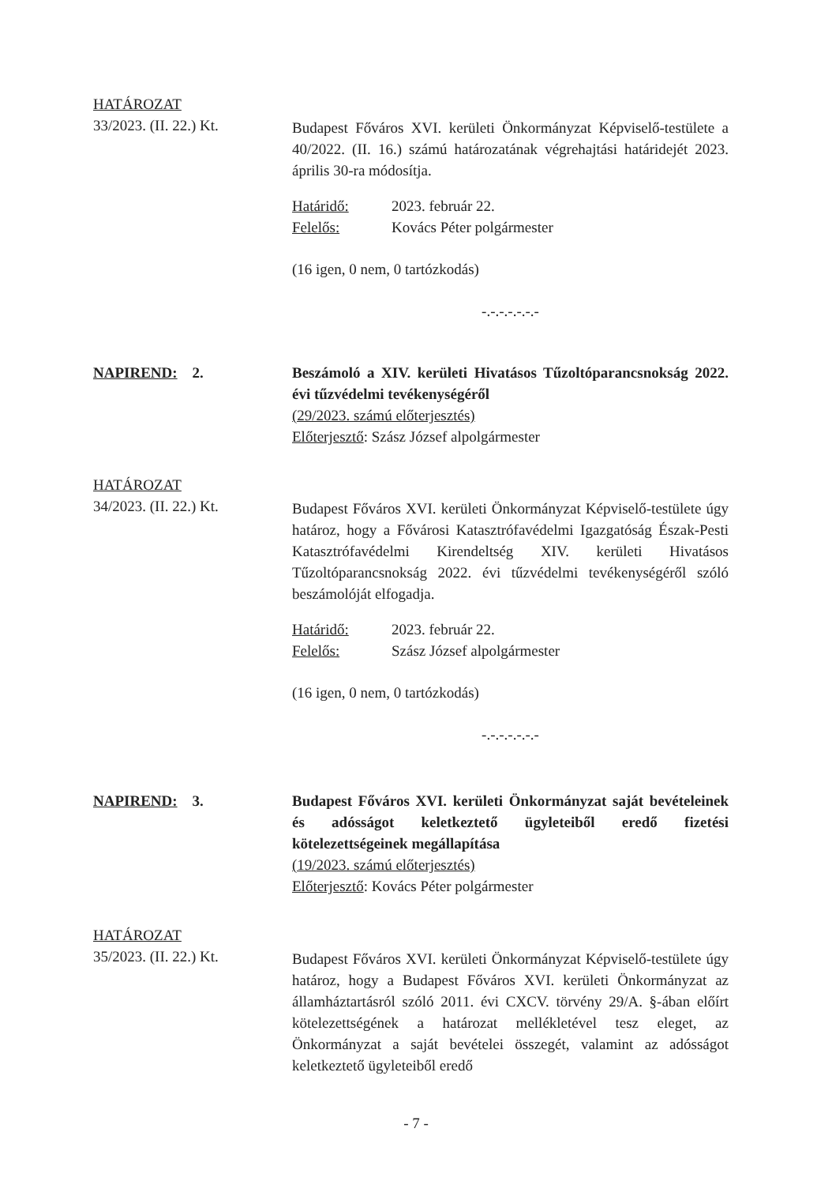HATÁROZAT
33/2023. (II. 22.) Kt.
Budapest Főváros XVI. kerületi Önkormányzat Képviselő-testülete a 40/2022. (II. 16.) számú határozatának végrehajtási határidejét 2023. április 30-ra módosítja.
Határidő: 2023. február 22.
Felelős: Kovács Péter polgármester
(16 igen, 0 nem, 0 tartózkodás)
-.-.-.-.-.-.-
NAPIREND: 2. Beszámoló a XIV. kerületi Hivatásos Tűzoltóparancsnokság 2022. évi tűzvédelmi tevékenységéről
(29/2023. számú előterjesztés)
Előterjesztő: Szász József alpolgármester
HATÁROZAT
34/2023. (II. 22.) Kt.
Budapest Főváros XVI. kerületi Önkormányzat Képviselő-testülete úgy határoz, hogy a Fővárosi Katasztrófavédelmi Igazgatóság Észak-Pesti Katasztrófavédelmi Kirendeltség XIV. kerületi Hivatásos Tűzoltóparancsnokság 2022. évi tűzvédelmi tevékenységéről szóló beszámolóját elfogadja.
Határidő: 2023. február 22.
Felelős: Szász József alpolgármester
(16 igen, 0 nem, 0 tartózkodás)
-.-.-.-.-.-.-
NAPIREND: 3. Budapest Főváros XVI. kerületi Önkormányzat saját bevételeinek és adósságot keletkeztető ügyleteiből eredő fizetési kötelezettségeinek megállapítása
(19/2023. számú előterjesztés)
Előterjesztő: Kovács Péter polgármester
HATÁROZAT
35/2023. (II. 22.) Kt.
Budapest Főváros XVI. kerületi Önkormányzat Képviselő-testülete úgy határoz, hogy a Budapest Főváros XVI. kerületi Önkormányzat az államháztartásról szóló 2011. évi CXCV. törvény 29/A. §-ában előírt kötelezettségének a határozat mellékletével tesz eleget, az Önkormányzat a saját bevételei összegét, valamint az adósságot keletkeztető ügyleteiből eredő
- 7 -